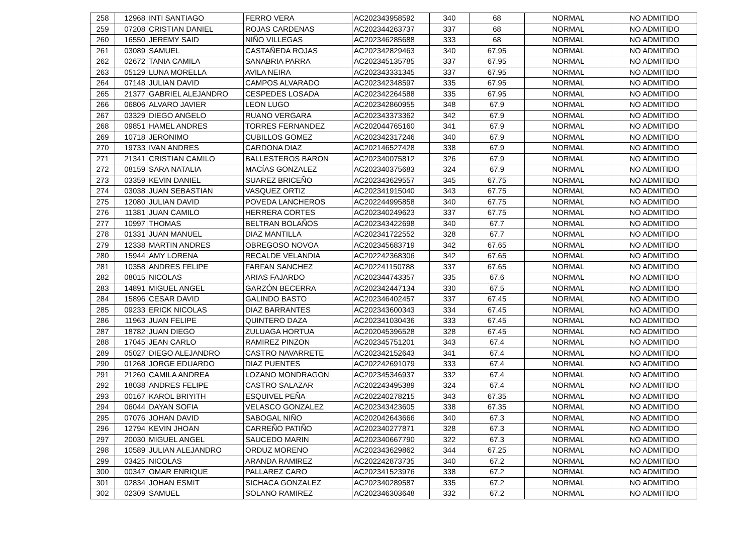| 258 | 12968 | INTI SANTIAGO | FERRO VERA | AC202343958592 | 340 | 68 | NORMAL | NO ADMITIDO |
| 259 | 07208 | CRISTIAN DANIEL | ROJAS CARDENAS | AC202344263737 | 337 | 68 | NORMAL | NO ADMITIDO |
| 260 | 16550 | JEREMY SAID | NIÑO VILLEGAS | AC202346285688 | 333 | 68 | NORMAL | NO ADMITIDO |
| 261 | 03089 | SAMUEL | CASTAÑEDA ROJAS | AC202342829463 | 340 | 67.95 | NORMAL | NO ADMITIDO |
| 262 | 02672 | TANIA CAMILA | SANABRIA PARRA | AC202345135785 | 337 | 67.95 | NORMAL | NO ADMITIDO |
| 263 | 05129 | LUNA MORELLA | AVILA NEIRA | AC202343331345 | 337 | 67.95 | NORMAL | NO ADMITIDO |
| 264 | 07148 | JULIAN DAVID | CAMPOS ALVARADO | AC202342348597 | 335 | 67.95 | NORMAL | NO ADMITIDO |
| 265 | 21377 | GABRIEL ALEJANDRO | CESPEDES LOSADA | AC202342264588 | 335 | 67.95 | NORMAL | NO ADMITIDO |
| 266 | 06806 | ALVARO JAVIER | LEON LUGO | AC202342860955 | 348 | 67.9 | NORMAL | NO ADMITIDO |
| 267 | 03329 | DIEGO ANGELO | RUANO VERGARA | AC202343373362 | 342 | 67.9 | NORMAL | NO ADMITIDO |
| 268 | 09851 | HAMEL ANDRES | TORRES FERNANDEZ | AC202044765160 | 341 | 67.9 | NORMAL | NO ADMITIDO |
| 269 | 10718 | JERONIMO | CUBILLOS GOMEZ | AC202342317246 | 340 | 67.9 | NORMAL | NO ADMITIDO |
| 270 | 19733 | IVAN ANDRES | CARDONA DIAZ | AC202146527428 | 338 | 67.9 | NORMAL | NO ADMITIDO |
| 271 | 21341 | CRISTIAN CAMILO | BALLESTEROS BARON | AC202340075812 | 326 | 67.9 | NORMAL | NO ADMITIDO |
| 272 | 08159 | SARA NATALIA | MACÍAS GONZALEZ | AC202340375683 | 324 | 67.9 | NORMAL | NO ADMITIDO |
| 273 | 03359 | KEVIN DANIEL | SUAREZ BRICEÑO | AC202343629557 | 345 | 67.75 | NORMAL | NO ADMITIDO |
| 274 | 03038 | JUAN SEBASTIAN | VASQUEZ ORTIZ | AC202341915040 | 343 | 67.75 | NORMAL | NO ADMITIDO |
| 275 | 12080 | JULIAN DAVID | POVEDA LANCHEROS | AC202244995858 | 340 | 67.75 | NORMAL | NO ADMITIDO |
| 276 | 11381 | JUAN CAMILO | HERRERA CORTES | AC202340249623 | 337 | 67.75 | NORMAL | NO ADMITIDO |
| 277 | 10997 | THOMAS | BELTRAN BOLAÑOS | AC202343422698 | 340 | 67.7 | NORMAL | NO ADMITIDO |
| 278 | 01331 | JUAN MANUEL | DIAZ MANTILLA | AC202341722552 | 328 | 67.7 | NORMAL | NO ADMITIDO |
| 279 | 12338 | MARTIN ANDRES | OBREGOSO NOVOA | AC202345683719 | 342 | 67.65 | NORMAL | NO ADMITIDO |
| 280 | 15944 | AMY LORENA | RECALDE VELANDIA | AC202242368306 | 342 | 67.65 | NORMAL | NO ADMITIDO |
| 281 | 10358 | ANDRES FELIPE | FARFAN SANCHEZ | AC202241150788 | 337 | 67.65 | NORMAL | NO ADMITIDO |
| 282 | 08015 | NICOLAS | ARIAS FAJARDO | AC202344743357 | 335 | 67.6 | NORMAL | NO ADMITIDO |
| 283 | 14891 | MIGUEL ANGEL | GARZÓN BECERRA | AC202342447134 | 330 | 67.5 | NORMAL | NO ADMITIDO |
| 284 | 15896 | CESAR DAVID | GALINDO BASTO | AC202346402457 | 337 | 67.45 | NORMAL | NO ADMITIDO |
| 285 | 09233 | ERICK NICOLAS | DIAZ BARRANTES | AC202343600343 | 334 | 67.45 | NORMAL | NO ADMITIDO |
| 286 | 11963 | JUAN FELIPE | QUINTERO DAZA | AC202341030436 | 333 | 67.45 | NORMAL | NO ADMITIDO |
| 287 | 18782 | JUAN DIEGO | ZULUAGA HORTUA | AC202045396528 | 328 | 67.45 | NORMAL | NO ADMITIDO |
| 288 | 17045 | JEAN CARLO | RAMIREZ PINZON | AC202345751201 | 343 | 67.4 | NORMAL | NO ADMITIDO |
| 289 | 05027 | DIEGO ALEJANDRO | CASTRO NAVARRETE | AC202342152643 | 341 | 67.4 | NORMAL | NO ADMITIDO |
| 290 | 01268 | JORGE EDUARDO | DIAZ PUENTES | AC202242691079 | 333 | 67.4 | NORMAL | NO ADMITIDO |
| 291 | 21260 | CAMILA ANDREA | LOZANO MONDRAGON | AC202345346937 | 332 | 67.4 | NORMAL | NO ADMITIDO |
| 292 | 18038 | ANDRES FELIPE | CASTRO SALAZAR | AC202243495389 | 324 | 67.4 | NORMAL | NO ADMITIDO |
| 293 | 00167 | KAROL BRIYITH | ESQUIVEL PEÑA | AC202240278215 | 343 | 67.35 | NORMAL | NO ADMITIDO |
| 294 | 06044 | DAYAN SOFIA | VELASCO GONZALEZ | AC202343423605 | 338 | 67.35 | NORMAL | NO ADMITIDO |
| 295 | 07076 | JOHAN DAVID | SABOGAL NIÑO | AC202042643666 | 340 | 67.3 | NORMAL | NO ADMITIDO |
| 296 | 12794 | KEVIN JHOAN | CARREÑO PATIÑO | AC202340277871 | 328 | 67.3 | NORMAL | NO ADMITIDO |
| 297 | 20030 | MIGUEL ANGEL | SAUCEDO MARIN | AC202340667790 | 322 | 67.3 | NORMAL | NO ADMITIDO |
| 298 | 10589 | JULIAN ALEJANDRO | ORDUZ MORENO | AC202343629862 | 344 | 67.25 | NORMAL | NO ADMITIDO |
| 299 | 03425 | NICOLAS | ARANDA RAMIREZ | AC202242873735 | 340 | 67.2 | NORMAL | NO ADMITIDO |
| 300 | 00347 | OMAR ENRIQUE | PALLAREZ CARO | AC202341523976 | 338 | 67.2 | NORMAL | NO ADMITIDO |
| 301 | 02834 | JOHAN ESMIT | SICHACA GONZALEZ | AC202340289587 | 335 | 67.2 | NORMAL | NO ADMITIDO |
| 302 | 02309 | SAMUEL | SOLANO RAMIREZ | AC202346303648 | 332 | 67.2 | NORMAL | NO ADMITIDO |